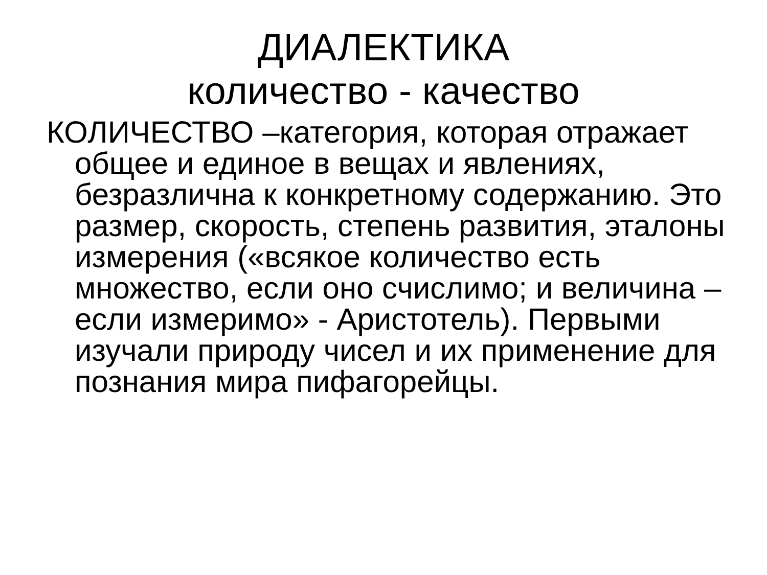ДИАЛЕКТИКА
количество - качество
КОЛИЧЕСТВО –категория, которая отражает общее и единое в вещах и явлениях, безразлична к конкретному содержанию. Это размер, скорость, степень развития, эталоны измерения («всякое количество есть множество, если оно счислимо; и величина – если измеримо» - Аристотель). Первыми изучали природу чисел и их применение для познания мира пифагорейцы.